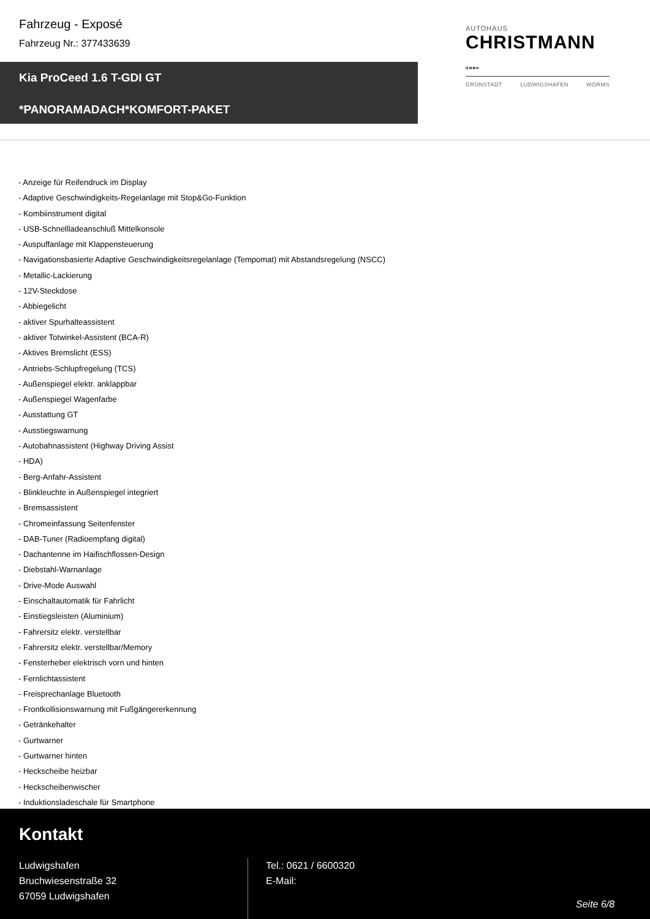Fahrzeug - Exposé
Fahrzeug Nr.: 377433639
Kia ProCeed 1.6 T-GDI GT
*PANORAMADACH*KOMFORT-PAKET
AUTOHAUS
CHRISTMANN GMBH
GRÜNSTADT LUDWIGSHAFEN WORMS
- Anzeige für Reifendruck im Display
- Adaptive Geschwindigkeits-Regelanlage mit Stop&Go-Funktion
- Kombiinstrument digital
- USB-Schnellladeanschluß Mittelkonsole
- Auspuffanlage mit Klappensteuerung
- Navigationsbasierte Adaptive Geschwindigkeitsregelanlage (Tempomat) mit Abstandsregelung (NSCC)
- Metallic-Lackierung
- 12V-Steckdose
- Abbiegelicht
- aktiver Spurhalteassistent
- aktiver Totwinkel-Assistent (BCA-R)
- Aktives Bremslicht (ESS)
- Antriebs-Schlupfregelung (TCS)
- Außenspiegel elektr. anklappbar
- Außenspiegel Wagenfarbe
- Ausstattung GT
- Ausstiegswarnung
- Autobahnassistent (Highway Driving Assist
- HDA)
- Berg-Anfahr-Assistent
- Blinkleuchte in Außenspiegel integriert
- Bremsassistent
- Chromeinfassung Seitenfenster
- DAB-Tuner (Radioempfang digital)
- Dachantenne im Haifischflossen-Design
- Diebstahl-Warnanlage
- Drive-Mode Auswahl
- Einschaltautomatik für Fahrlicht
- Einstiegsleisten (Aluminium)
- Fahrersitz elektr. verstellbar
- Fahrersitz elektr. verstellbar/Memory
- Fensterheber elektrisch vorn und hinten
- Fernlichtassistent
- Freisprechanlage Bluetooth
- Frontkollisionswarnung mit Fußgängererkennung
- Getränkehalter
- Gurtwarner
- Gurtwarner hinten
- Heckscheibe heizbar
- Heckscheibenwischer
- Induktionsladeschale für Smartphone
Kontakt
Ludwigshafen
Bruchwiesenstraße 32
67059 Ludwigshafen
Tel.: 0621 / 6600320
E-Mail:
Seite 6/8